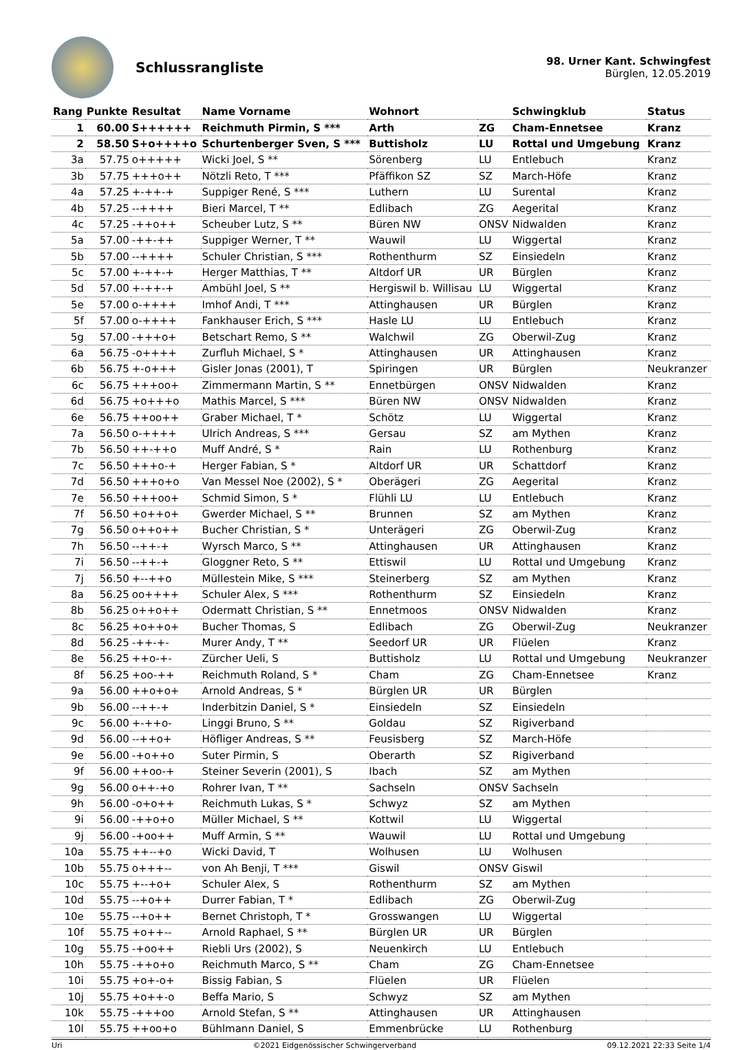Schlussrangliste
98. Urner Kant. Schwingfest
Bürglen, 12.05.2019
| Rang | Punkte | Resultat | Name Vorname | Wohnort | | Schwingklub | Status |
| --- | --- | --- | --- | --- | --- | --- | --- |
| 1 | 60.00 | S++++++ | Reichmuth Pirmin, S *** | Arth | ZG | Cham-Ennetsee | Kranz |
| 2 | 58.50 | S+o++++o | Schurtenberger Sven, S *** | Buttisholz | LU | Rottal und Umgebung | Kranz |
| 3a | 57.75 | o+++++ | Wicki Joel, S ** | Sörenberg | LU | Entlebuch | Kranz |
| 3b | 57.75 | +++o++ | Nötzli Reto, T *** | Pfäffikon SZ | SZ | March-Höfe | Kranz |
| 4a | 57.25 | +-++-+ | Suppiger René, S *** | Luthern | LU | Surental | Kranz |
| 4b | 57.25 | --++++ | Bieri Marcel, T ** | Edlibach | ZG | Aegerital | Kranz |
| 4c | 57.25 | -++o++ | Scheuber Lutz, S ** | Büren NW | ONSV | Nidwalden | Kranz |
| 5a | 57.00 | -++-++ | Suppiger Werner, T ** | Wauwil | LU | Wiggertal | Kranz |
| 5b | 57.00 | --++++ | Schuler Christian, S *** | Rothenthurm | SZ | Einsiedeln | Kranz |
| 5c | 57.00 | +-++-+ | Herger Matthias, T ** | Altdorf UR | UR | Bürglen | Kranz |
| 5d | 57.00 | +-++-+ | Ambühl Joel, S ** | Hergiswil b. Willisau | LU | Wiggertal | Kranz |
| 5e | 57.00 | o-++++ | Imhof Andi, T *** | Attinghausen | UR | Bürglen | Kranz |
| 5f | 57.00 | o-++++ | Fankhauser Erich, S *** | Hasle LU | LU | Entlebuch | Kranz |
| 5g | 57.00 | -+++o+ | Betschart Remo, S ** | Walchwil | ZG | Oberwil-Zug | Kranz |
| 6a | 56.75 | -o++++ | Zurfluh Michael, S * | Attinghausen | UR | Attinghausen | Kranz |
| 6b | 56.75 | +-o+++ | Gisler Jonas (2001), T | Spiringen | UR | Bürglen | Neukranzer |
| 6c | 56.75 | +++oo+ | Zimmermann Martin, S ** | Ennetbürgen | ONSV | Nidwalden | Kranz |
| 6d | 56.75 | +o+++o | Mathis Marcel, S *** | Büren NW | ONSV | Nidwalden | Kranz |
| 6e | 56.75 | ++oo++ | Graber Michael, T * | Schötz | LU | Wiggertal | Kranz |
| 7a | 56.50 | o-++++ | Ulrich Andreas, S *** | Gersau | SZ | am Mythen | Kranz |
| 7b | 56.50 | ++-++o | Muff André, S * | Rain | LU | Rothenburg | Kranz |
| 7c | 56.50 | +++o-+ | Herger Fabian, S * | Altdorf UR | UR | Schattdorf | Kranz |
| 7d | 56.50 | +++o+o | Van Messel Noe (2002), S * | Oberägeri | ZG | Aegerital | Kranz |
| 7e | 56.50 | +++oo+ | Schmid Simon, S * | Flühli LU | LU | Entlebuch | Kranz |
| 7f | 56.50 | +o++o+ | Gwerder Michael, S ** | Brunnen | SZ | am Mythen | Kranz |
| 7g | 56.50 | o++o++ | Bucher Christian, S * | Unterägeri | ZG | Oberwil-Zug | Kranz |
| 7h | 56.50 | --++-+ | Wyrsch Marco, S ** | Attinghausen | UR | Attinghausen | Kranz |
| 7i | 56.50 | --++-+ | Gloggner Reto, S ** | Ettiswil | LU | Rottal und Umgebung | Kranz |
| 7j | 56.50 | +--++o | Müllestein Mike, S *** | Steinerberg | SZ | am Mythen | Kranz |
| 8a | 56.25 | oo++++ | Schuler Alex, S *** | Rothenthurm | SZ | Einsiedeln | Kranz |
| 8b | 56.25 | o++o++ | Odermatt Christian, S ** | Ennetmoos | ONSV | Nidwalden | Kranz |
| 8c | 56.25 | +o++o+ | Bucher Thomas, S | Edlibach | ZG | Oberwil-Zug | Neukranzer |
| 8d | 56.25 | -++-+- | Murer Andy, T ** | Seedorf UR | UR | Flüelen | Kranz |
| 8e | 56.25 | ++o-+- | Zürcher Ueli, S | Buttisholz | LU | Rottal und Umgebung | Neukranzer |
| 8f | 56.25 | +oo-++ | Reichmuth Roland, S * | Cham | ZG | Cham-Ennetsee | Kranz |
| 9a | 56.00 | ++o+o+ | Arnold Andreas, S * | Bürglen UR | UR | Bürglen | |
| 9b | 56.00 | --++-+ | Inderbitzin Daniel, S * | Einsiedeln | SZ | Einsiedeln | |
| 9c | 56.00 | +-++o- | Linggi Bruno, S ** | Goldau | SZ | Rigiverband | |
| 9d | 56.00 | --++o+ | Höfliger Andreas, S ** | Feusisberg | SZ | March-Höfe | |
| 9e | 56.00 | -+o++o | Suter Pirmin, S | Oberarth | SZ | Rigiverband | |
| 9f | 56.00 | ++oo-+ | Steiner Severin (2001), S | Ibach | SZ | am Mythen | |
| 9g | 56.00 | o++-+o | Rohrer Ivan, T ** | Sachseln | ONSV | Sachseln | |
| 9h | 56.00 | -o+o++ | Reichmuth Lukas, S * | Schwyz | SZ | am Mythen | |
| 9i | 56.00 | -++o+o | Müller Michael, S ** | Kottwil | LU | Wiggertal | |
| 9j | 56.00 | -+oo++ | Muff Armin, S ** | Wauwil | LU | Rottal und Umgebung | |
| 10a | 55.75 | ++--+o | Wicki David, T | Wolhusen | LU | Wolhusen | |
| 10b | 55.75 | o+++-- | von Ah Benji, T *** | Giswil | ONSV | Giswil | |
| 10c | 55.75 | +--+o+ | Schuler Alex, S | Rothenthurm | SZ | am Mythen | |
| 10d | 55.75 | --+o++ | Durrer Fabian, T * | Edlibach | ZG | Oberwil-Zug | |
| 10e | 55.75 | --+o++ | Bernet Christoph, T * | Grosswangen | LU | Wiggertal | |
| 10f | 55.75 | +o++-- | Arnold Raphael, S ** | Bürglen UR | UR | Bürglen | |
| 10g | 55.75 | -+oo++ | Riebli Urs (2002), S | Neuenkirch | LU | Entlebuch | |
| 10h | 55.75 | -++o+o | Reichmuth Marco, S ** | Cham | ZG | Cham-Ennetsee | |
| 10i | 55.75 | +o+-o+ | Bissig Fabian, S | Flüelen | UR | Flüelen | |
| 10j | 55.75 | +o++-o | Beffa Mario, S | Schwyz | SZ | am Mythen | |
| 10k | 55.75 | -+++oo | Arnold Stefan, S ** | Attinghausen | UR | Attinghausen | |
| 10l | 55.75 | ++oo+o | Bühlmann Daniel, S | Emmenbrücke | LU | Rothenburg | |
Uri ©2021 Eidgenössischer Schwingerverband 09.12.2021 22:33 Seite 1/4